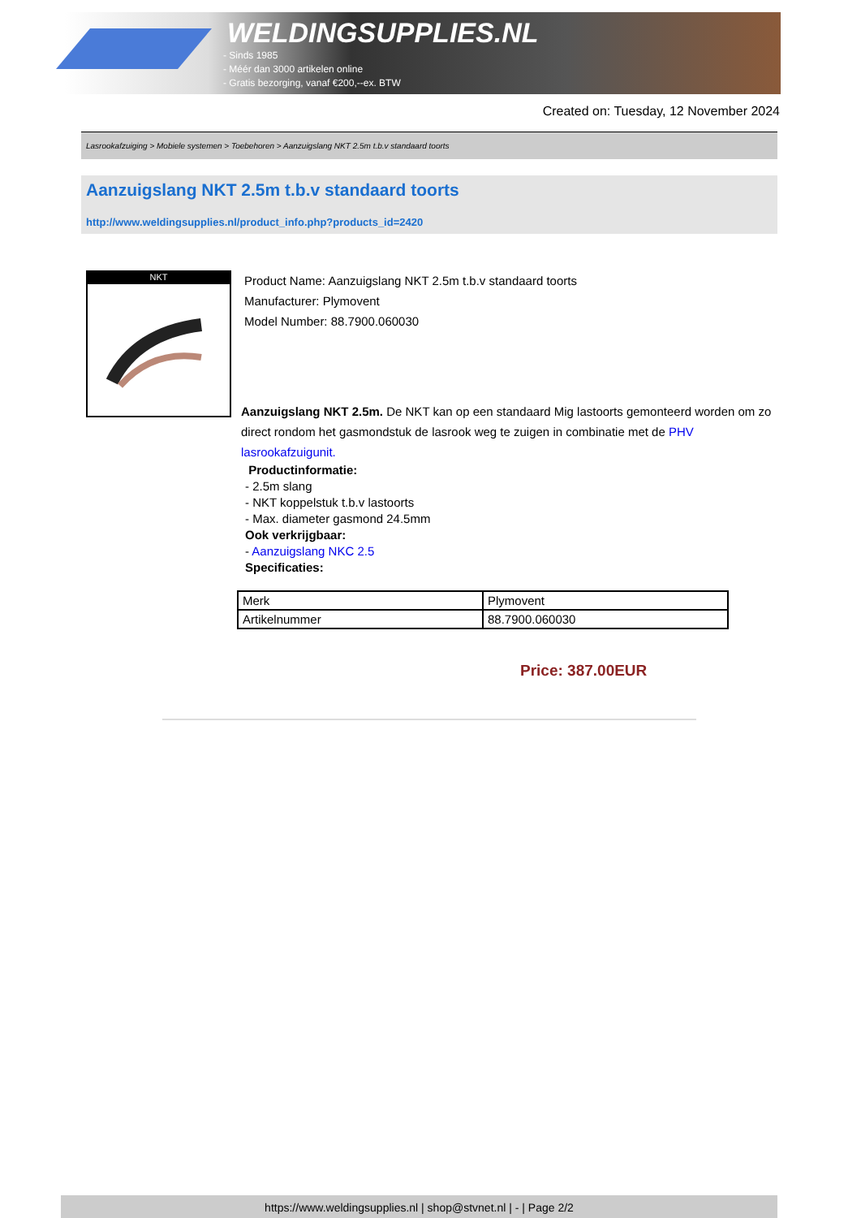WELDINGSUPPLIES.NL
- Sinds 1985
- Méér dan 3000 artikelen online
- Gratis bezorging, vanaf €200,--ex. BTW
Created on: Tuesday, 12 November 2024
Lasrookafzuiging > Mobiele systemen > Toebehoren > Aanzuigslang NKT 2.5m t.b.v standaard toorts
Aanzuigslang NKT 2.5m t.b.v standaard toorts
http://www.weldingsupplies.nl/product_info.php?products_id=2420
NKT
Product Name: Aanzuigslang NKT 2.5m t.b.v standaard toorts
Manufacturer: Plymovent
Model Number: 88.7900.060030
Aanzuigslang NKT 2.5m. De NKT kan op een standaard Mig lastoorts gemonteerd worden om zo direct rondom het gasmondstuk de lasrook weg te zuigen in combinatie met de PHV lasrookafzuigunit.
Productinformatie:
- 2.5m slang
- NKT koppelstuk t.b.v lastoorts
- Max. diameter gasmond 24.5mm
Ook verkrijgbaar:
- Aanzuigslang NKC 2.5
Specificaties:
| Merk | Plymovent |
| Artikelnummer | 88.7900.060030 |
Price: 387.00EUR
https://www.weldingsupplies.nl | shop@stvnet.nl | - | Page 2/2